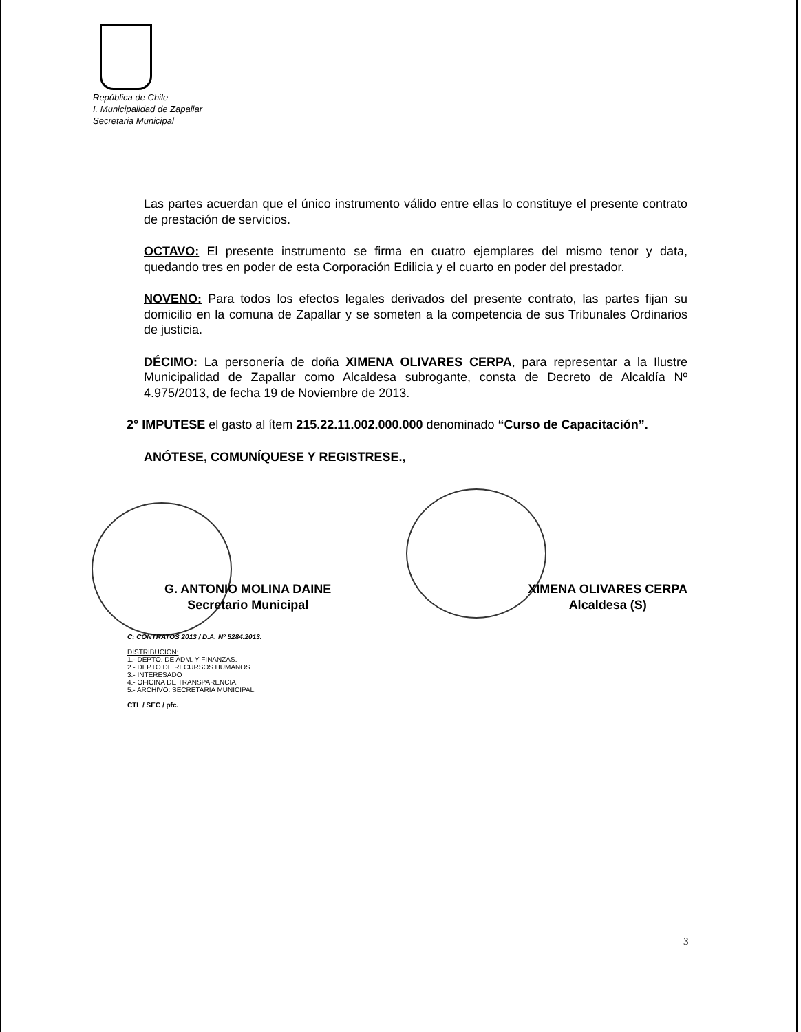República de Chile
I. Municipalidad de Zapallar
Secretaria Municipal
Las partes acuerdan que el único instrumento válido entre ellas lo constituye el presente contrato de prestación de servicios.
OCTAVO: El presente instrumento se firma en cuatro ejemplares del mismo tenor y data, quedando tres en poder de esta Corporación Edilicia y el cuarto en poder del prestador.
NOVENO: Para todos los efectos legales derivados del presente contrato, las partes fijan su domicilio en la comuna de Zapallar y se someten a la competencia de sus Tribunales Ordinarios de justicia.
DÉCIMO: La personería de doña XIMENA OLIVARES CERPA, para representar a la Ilustre Municipalidad de Zapallar como Alcaldesa subrogante, consta de Decreto de Alcaldía Nº 4.975/2013, de fecha 19 de Noviembre de 2013.
2° IMPUTESE el gasto al ítem 215.22.11.002.000.000 denominado “Curso de Capacitación”.
ANÓTESE, COMUNÍQUESE Y REGISTRESE.,
G. ANTONIO MOLINA DAINE
Secretario Municipal
XIMENA OLIVARES CERPA
Alcaldesa (S)
C: CONTRATOS 2013 / D.A. Nº 5284.2013.
DISTRIBUCION:
1.- DEPTO. DE ADM. Y FINANZAS.
2.- DEPTO DE RECURSOS HUMANOS
3.- INTERESADO
4.- OFICINA DE TRANSPARENCIA.
5.- ARCHIVO: SECRETARIA MUNICIPAL.
CTL / SEC / pfc.
3